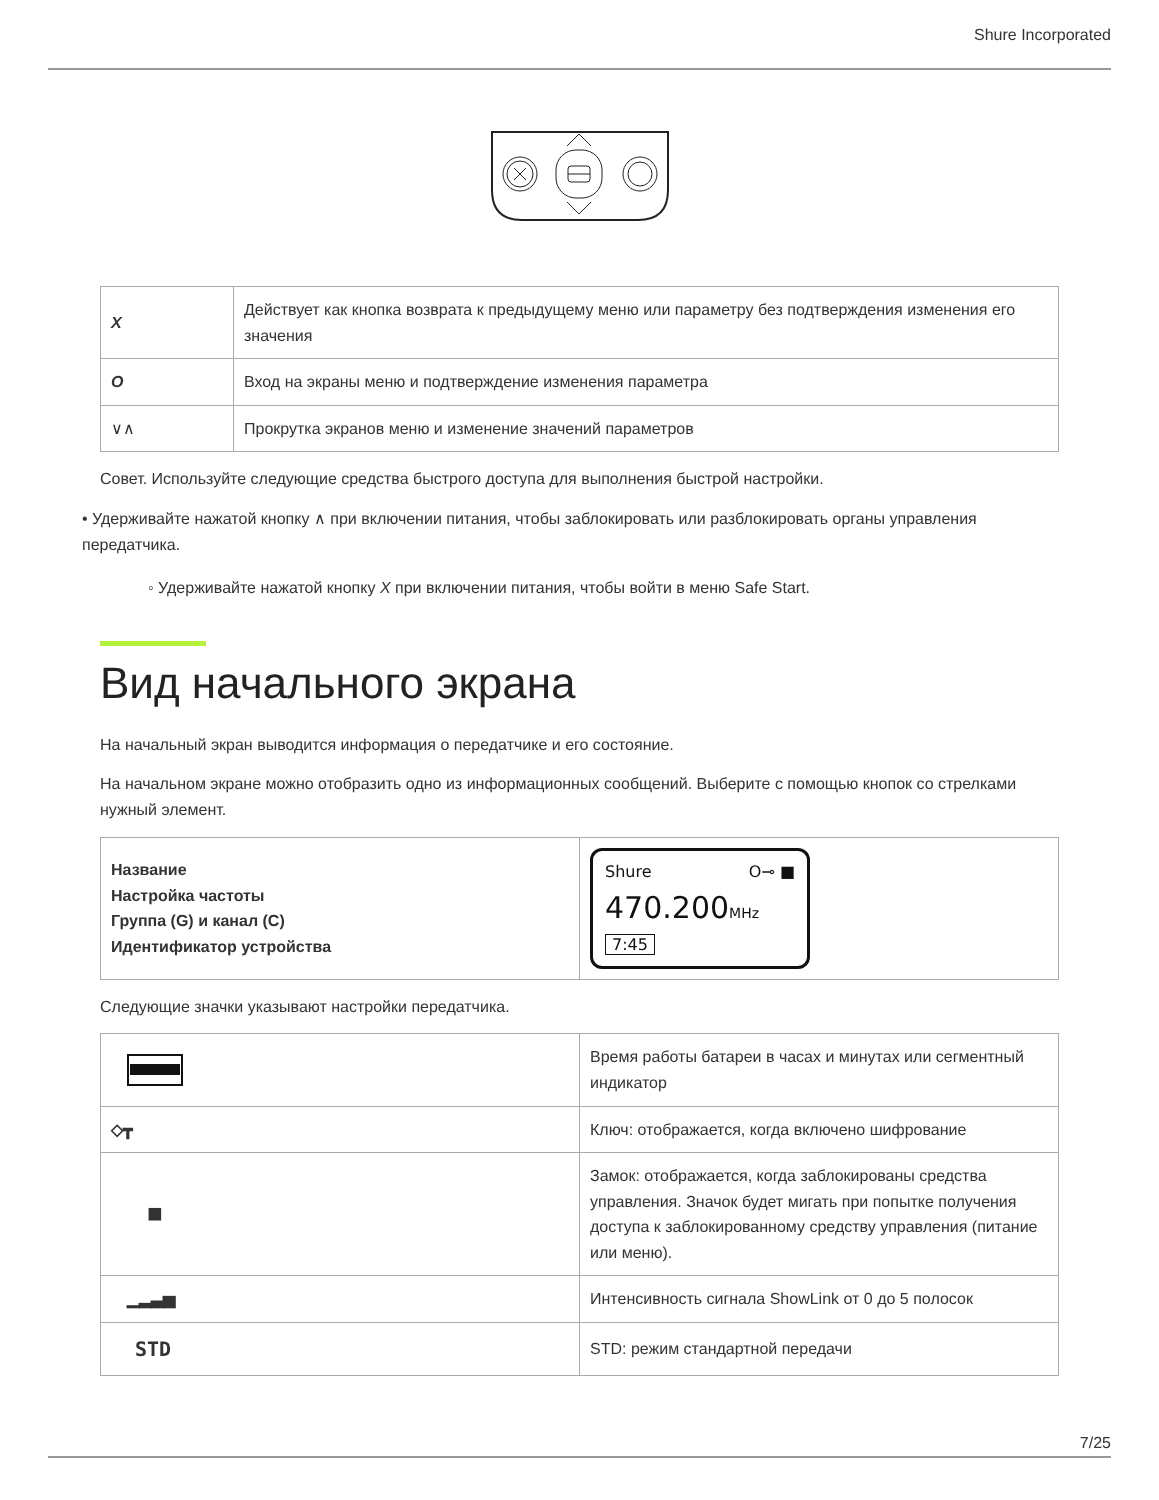Shure Incorporated
| X | Действует как кнопка возврата к предыдущему меню или параметру без подтверждения изменения его значения |
| O | Вход на экраны меню и подтверждение изменения параметра |
| ∨∧ | Прокрутка экранов меню и изменение значений параметров |
Совет. Используйте следующие средства быстрого доступа для выполнения быстрой настройки.
• Удерживайте нажатой кнопку ∧ при включении питания, чтобы заблокировать или разблокировать органы управления передатчика.
◦ Удерживайте нажатой кнопку X при включении питания, чтобы войти в меню Safe Start.
Вид начального экрана
На начальный экран выводится информация о передатчике и его состояние.
На начальном экране можно отобразить одно из информационных сообщений. Выберите с помощью кнопок со стрелками нужный элемент.
| Название Настройка частоты Группа (G) и канал (C) Идентификатор устройства | Shure O⊸ ■ 470.200 MHz 7:45 |
Следующие значки указывают настройки передатчика.
| | Время работы батареи в часах и минутах или сегментный индикатор |
| ◇┳ | Ключ: отображается, когда включено шифрование |
| ■ | Замок: отображается, когда заблокированы средства управления. Значок будет мигать при попытке получения доступа к заблокированному средству управления (питание или меню). |
| ▁▂▃▅ | Интенсивность сигнала ShowLink от 0 до 5 полосок |
| STD | STD: режим стандартной передачи |
7/25